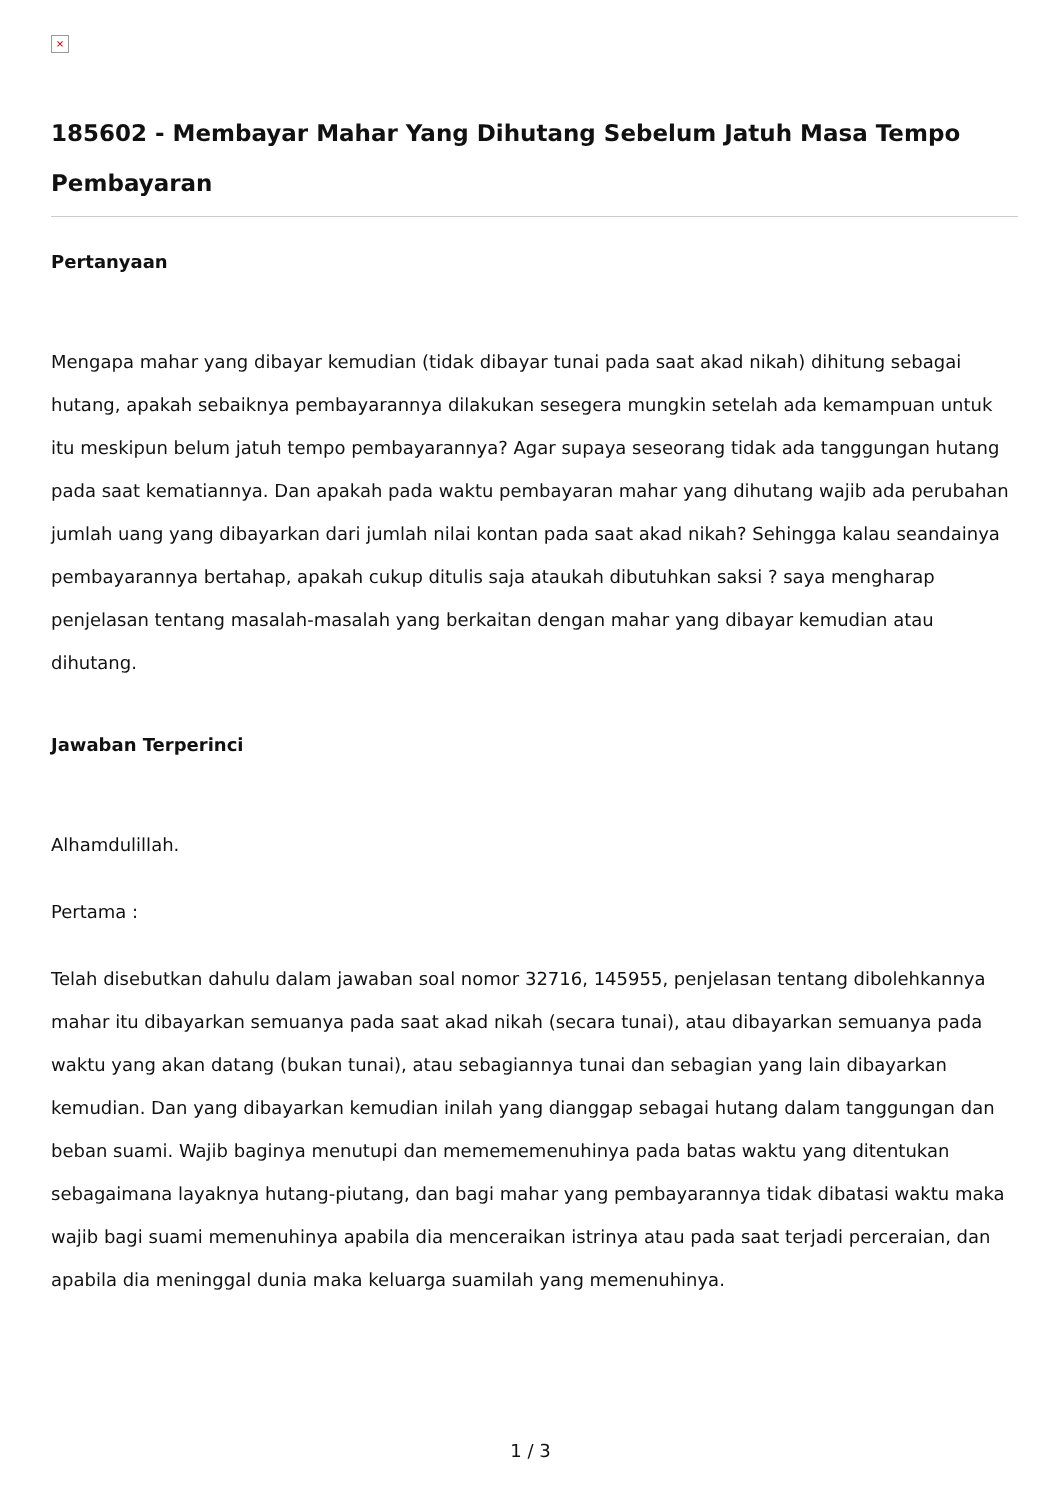×
185602 - Membayar Mahar Yang Dihutang Sebelum Jatuh Masa Tempo Pembayaran
Pertanyaan
Mengapa mahar yang dibayar kemudian (tidak dibayar tunai pada saat akad nikah) dihitung sebagai hutang, apakah sebaiknya pembayarannya dilakukan sesegera mungkin setelah ada kemampuan untuk itu meskipun belum jatuh tempo pembayarannya? Agar supaya seseorang tidak ada tanggungan hutang pada saat kematiannya. Dan apakah pada waktu pembayaran mahar yang dihutang wajib ada perubahan jumlah uang yang dibayarkan dari jumlah nilai kontan pada saat akad nikah? Sehingga kalau seandainya pembayarannya bertahap, apakah cukup ditulis saja ataukah dibutuhkan saksi ? saya mengharap penjelasan tentang masalah-masalah yang berkaitan dengan mahar yang dibayar kemudian atau dihutang.
Jawaban Terperinci
Alhamdulillah.
Pertama :
Telah disebutkan dahulu dalam jawaban soal nomor 32716, 145955, penjelasan tentang dibolehkannya mahar itu dibayarkan semuanya pada saat akad nikah (secara tunai), atau dibayarkan semuanya pada waktu yang akan datang (bukan tunai), atau sebagiannya tunai dan sebagian yang lain dibayarkan kemudian. Dan yang dibayarkan kemudian inilah yang dianggap sebagai hutang dalam tanggungan dan beban suami. Wajib baginya menutupi dan memememenuhinya pada batas waktu yang ditentukan sebagaimana layaknya hutang-piutang, dan bagi mahar yang pembayarannya tidak dibatasi waktu maka wajib bagi suami memenuhinya apabila dia menceraikan istrinya atau pada saat terjadi perceraian, dan apabila dia meninggal dunia maka keluarga suamilah yang memenuhinya.
1 / 3